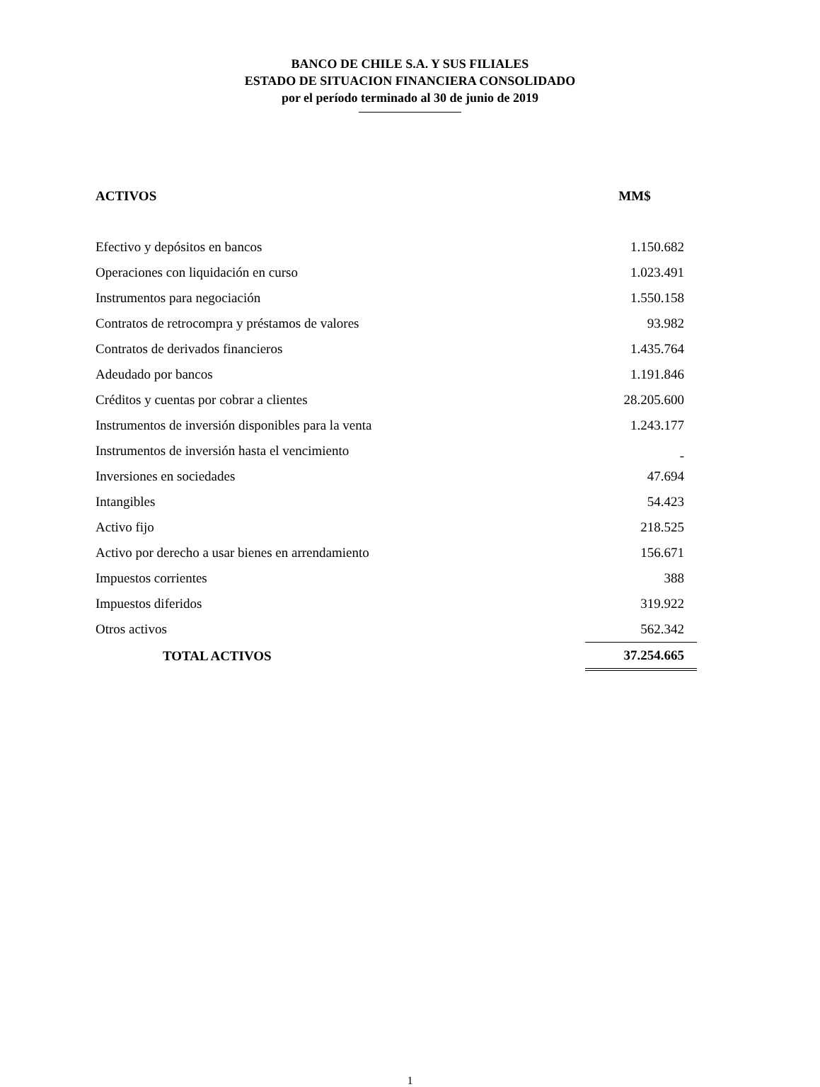BANCO DE CHILE S.A. Y SUS FILIALES
ESTADO DE SITUACION FINANCIERA CONSOLIDADO
por el período terminado al 30 de junio de 2019
| ACTIVOS | MM$ |
| --- | --- |
| Efectivo y depósitos en bancos | 1.150.682 |
| Operaciones con liquidación en curso | 1.023.491 |
| Instrumentos para negociación | 1.550.158 |
| Contratos de retrocompra y préstamos de valores | 93.982 |
| Contratos de derivados financieros | 1.435.764 |
| Adeudado por bancos | 1.191.846 |
| Créditos y cuentas por cobrar a clientes | 28.205.600 |
| Instrumentos de inversión disponibles para la venta | 1.243.177 |
| Instrumentos de inversión hasta el vencimiento | - |
| Inversiones en sociedades | 47.694 |
| Intangibles | 54.423 |
| Activo fijo | 218.525 |
| Activo por derecho a usar bienes en arrendamiento | 156.671 |
| Impuestos corrientes | 388 |
| Impuestos diferidos | 319.922 |
| Otros activos | 562.342 |
| TOTAL ACTIVOS | 37.254.665 |
1